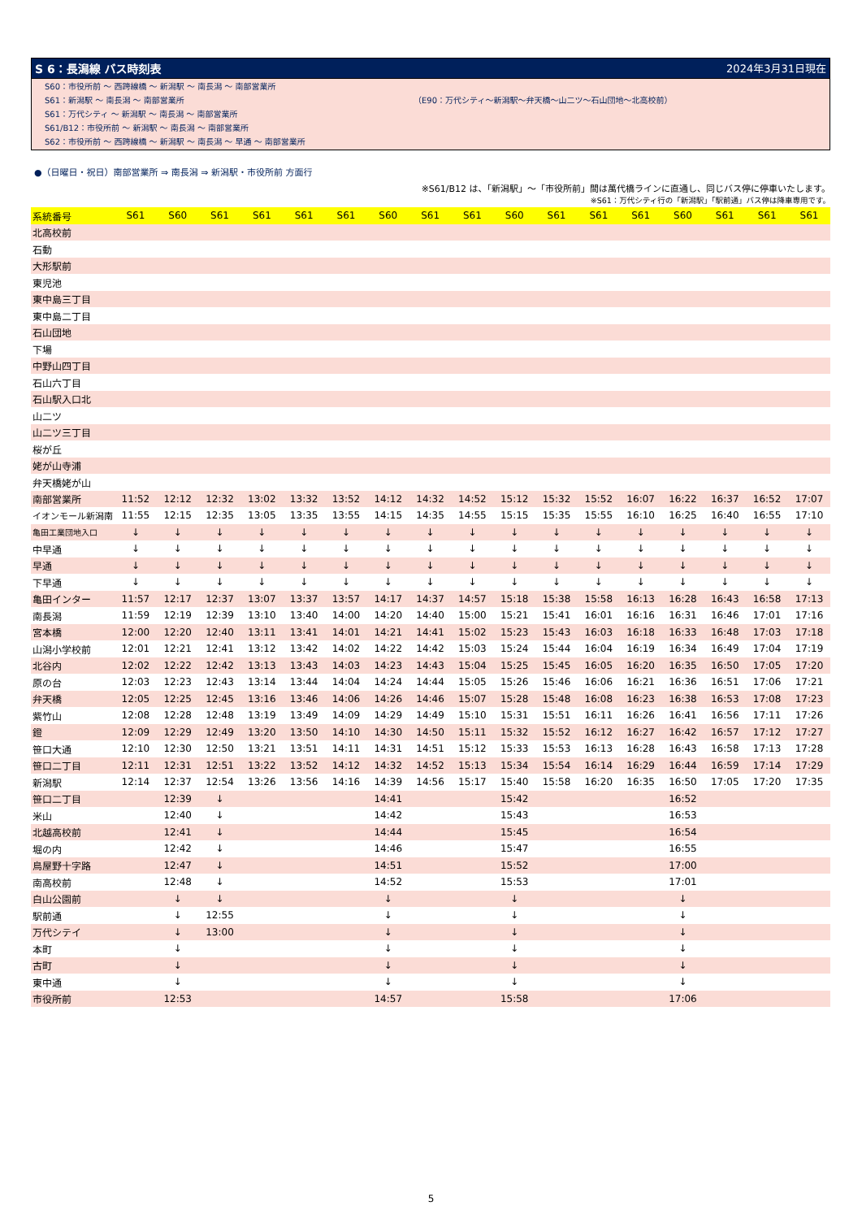S 6：長潟線 バス時刻表 2024年3月31日現在
S60：市役所前 ～ 西跨線橋 ～ 新潟駅 ～ 南長潟 ～ 南部営業所
S61：新潟駅 ～ 南長潟 ～ 南部営業所
（E90：万代シティ～新潟駅～弁天橋～山二ツ～石山団地～北高校前）
S61：万代シティ ～ 新潟駅 ～ 南長潟 ～ 南部営業所
S61/B12：市役所前 ～ 新潟駅 ～ 南長潟 ～ 南部営業所
S62：市役所前 ～ 西跨線橋 ～ 新潟駅 ～ 南長潟 ～ 早通 ～ 南部営業所
●（日曜日・祝日）南部営業所 ⇒ 南長潟 ⇒ 新潟駅・市役所前 方面行
※S61/B12 は、「新潟駅」～「市役所前」間は萬代橋ラインに直通し、同じバス停に停車いたします。
※S61：万代シティ行の「新潟駅」「駅前通」バス停は降車専用です。
| 系統番号 | S61 | S60 | S61 | S61 | S61 | S61 | S60 | S61 | S61 | S60 | S61 | S61 | S61 | S60 | S61 | S61 | S61 |
| --- | --- | --- | --- | --- | --- | --- | --- | --- | --- | --- | --- | --- | --- | --- | --- | --- | --- |
| 北高校前 | | | | | | | | | | | | | | | | | |
| 石動 | | | | | | | | | | | | | | | | | |
| 大形駅前 | | | | | | | | | | | | | | | | | |
| 東児池 | | | | | | | | | | | | | | | | | |
| 東中島三丁目 | | | | | | | | | | | | | | | | | |
| 東中島二丁目 | | | | | | | | | | | | | | | | | |
| 石山団地 | | | | | | | | | | | | | | | | | |
| 下場 | | | | | | | | | | | | | | | | | |
| 中野山四丁目 | | | | | | | | | | | | | | | | | |
| 石山六丁目 | | | | | | | | | | | | | | | | | |
| 石山駅入口北 | | | | | | | | | | | | | | | | | |
| 山二ツ | | | | | | | | | | | | | | | | | |
| 山二ツ三丁目 | | | | | | | | | | | | | | | | | |
| 桜が丘 | | | | | | | | | | | | | | | | | |
| 姥が山寺浦 | | | | | | | | | | | | | | | | | |
| 弁天橋姥が山 | | | | | | | | | | | | | | | | | |
| 南部営業所 | 11:52 | 12:12 | 12:32 | 13:02 | 13:32 | 13:52 | 14:12 | 14:32 | 14:52 | 15:12 | 15:32 | 15:52 | 16:07 | 16:22 | 16:37 | 16:52 | 17:07 |
| イオンモール新潟南 | 11:55 | 12:15 | 12:35 | 13:05 | 13:35 | 13:55 | 14:15 | 14:35 | 14:55 | 15:15 | 15:35 | 15:55 | 16:10 | 16:25 | 16:40 | 16:55 | 17:10 |
| 亀田工業団地入口 | ↓ | ↓ | ↓ | ↓ | ↓ | ↓ | ↓ | ↓ | ↓ | ↓ | ↓ | ↓ | ↓ | ↓ | ↓ | ↓ | ↓ |
| 中早通 | ↓ | ↓ | ↓ | ↓ | ↓ | ↓ | ↓ | ↓ | ↓ | ↓ | ↓ | ↓ | ↓ | ↓ | ↓ | ↓ | ↓ |
| 早通 | ↓ | ↓ | ↓ | ↓ | ↓ | ↓ | ↓ | ↓ | ↓ | ↓ | ↓ | ↓ | ↓ | ↓ | ↓ | ↓ | ↓ |
| 下早通 | ↓ | ↓ | ↓ | ↓ | ↓ | ↓ | ↓ | ↓ | ↓ | ↓ | ↓ | ↓ | ↓ | ↓ | ↓ | ↓ | ↓ |
| 亀田インター | 11:57 | 12:17 | 12:37 | 13:07 | 13:37 | 13:57 | 14:17 | 14:37 | 14:57 | 15:18 | 15:38 | 15:58 | 16:13 | 16:28 | 16:43 | 16:58 | 17:13 |
| 南長潟 | 11:59 | 12:19 | 12:39 | 13:10 | 13:40 | 14:00 | 14:20 | 14:40 | 15:00 | 15:21 | 15:41 | 16:01 | 16:16 | 16:31 | 16:46 | 17:01 | 17:16 |
| 宮本橋 | 12:00 | 12:20 | 12:40 | 13:11 | 13:41 | 14:01 | 14:21 | 14:41 | 15:02 | 15:23 | 15:43 | 16:03 | 16:18 | 16:33 | 16:48 | 17:03 | 17:18 |
| 山潟小学校前 | 12:01 | 12:21 | 12:41 | 13:12 | 13:42 | 14:02 | 14:22 | 14:42 | 15:03 | 15:24 | 15:44 | 16:04 | 16:19 | 16:34 | 16:49 | 17:04 | 17:19 |
| 北谷内 | 12:02 | 12:22 | 12:42 | 13:13 | 13:43 | 14:03 | 14:23 | 14:43 | 15:04 | 15:25 | 15:45 | 16:05 | 16:20 | 16:35 | 16:50 | 17:05 | 17:20 |
| 原の台 | 12:03 | 12:23 | 12:43 | 13:14 | 13:44 | 14:04 | 14:24 | 14:44 | 15:05 | 15:26 | 15:46 | 16:06 | 16:21 | 16:36 | 16:51 | 17:06 | 17:21 |
| 弁天橋 | 12:05 | 12:25 | 12:45 | 13:16 | 13:46 | 14:06 | 14:26 | 14:46 | 15:07 | 15:28 | 15:48 | 16:08 | 16:23 | 16:38 | 16:53 | 17:08 | 17:23 |
| 紫竹山 | 12:08 | 12:28 | 12:48 | 13:19 | 13:49 | 14:09 | 14:29 | 14:49 | 15:10 | 15:31 | 15:51 | 16:11 | 16:26 | 16:41 | 16:56 | 17:11 | 17:26 |
| 鐙 | 12:09 | 12:29 | 12:49 | 13:20 | 13:50 | 14:10 | 14:30 | 14:50 | 15:11 | 15:32 | 15:52 | 16:12 | 16:27 | 16:42 | 16:57 | 17:12 | 17:27 |
| 笹口大通 | 12:10 | 12:30 | 12:50 | 13:21 | 13:51 | 14:11 | 14:31 | 14:51 | 15:12 | 15:33 | 15:53 | 16:13 | 16:28 | 16:43 | 16:58 | 17:13 | 17:28 |
| 笹口二丁目 | 12:11 | 12:31 | 12:51 | 13:22 | 13:52 | 14:12 | 14:32 | 14:52 | 15:13 | 15:34 | 15:54 | 16:14 | 16:29 | 16:44 | 16:59 | 17:14 | 17:29 |
| 新潟駅 | 12:14 | 12:37 | 12:54 | 13:26 | 13:56 | 14:16 | 14:39 | 14:56 | 15:17 | 15:40 | 15:58 | 16:20 | 16:35 | 16:50 | 17:05 | 17:20 | 17:35 |
| 笹口二丁目 | | 12:39 | ↓ | | | | 14:41 | | | 15:42 | | | | 16:52 | | | |
| 米山 | | 12:40 | ↓ | | | | 14:42 | | | 15:43 | | | | 16:53 | | | |
| 北越高校前 | | 12:41 | ↓ | | | | 14:44 | | | 15:45 | | | | 16:54 | | | |
| 堀の内 | | 12:42 | ↓ | | | | 14:46 | | | 15:47 | | | | 16:55 | | | |
| 鳥屋野十字路 | | 12:47 | ↓ | | | | 14:51 | | | 15:52 | | | | 17:00 | | | |
| 南高校前 | | 12:48 | ↓ | | | | 14:52 | | | 15:53 | | | | 17:01 | | | |
| 白山公園前 | | ↓ | ↓ | | | | ↓ | | | ↓ | | | | ↓ | | | |
| 駅前通 | | ↓ | 12:55 | | | | ↓ | | | ↓ | | | | ↓ | | | |
| 万代シテイ | | ↓ | 13:00 | | | | ↓ | | | ↓ | | | | ↓ | | | |
| 本町 | | ↓ | | | | | ↓ | | | ↓ | | | | ↓ | | | |
| 古町 | | ↓ | | | | | ↓ | | | ↓ | | | | ↓ | | | |
| 東中通 | | ↓ | | | | | ↓ | | | ↓ | | | | ↓ | | | |
| 市役所前 | | 12:53 | | | | | 14:57 | | | 15:58 | | | | 17:06 | | | |
5